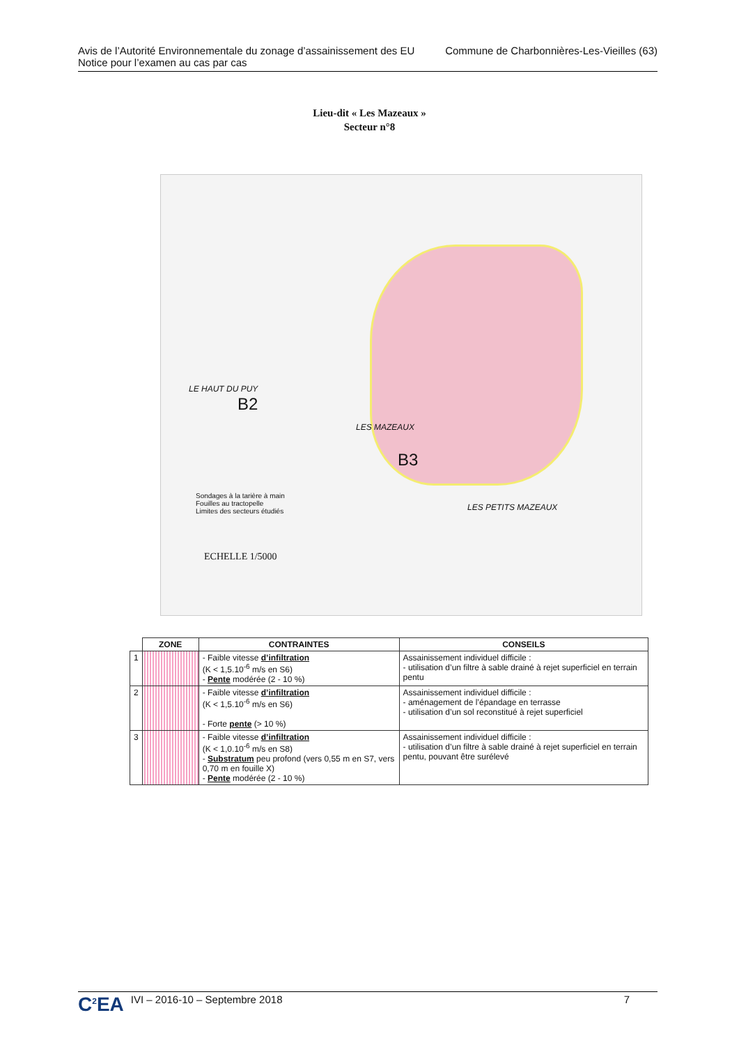Avis de l’Autorité Environnementale du zonage d’assainissement des EU
Notice pour l’examen au cas par cas
Commune de Charbonnières-Les-Vieilles (63)
Lieu-dit « Les Mazeaux »
Secteur n°8
LE HAUT DU PUY
B2
LES MAZEAUX
B3
LES PETITS MAZEAUX
Sondages à la tarière à main
Fouilles au tractopelle
Limites des secteurs étudiés
ECHELLE 1/5000
| | ZONE | CONTRAINTES | CONSEILS |
| --- | --- | --- | --- |
| 1 | | - Faible vitesse d’infiltration (K < 1,5.10<sup>-6</sup> m/s en S6) - Pente modérée (2 - 10 %) | Assainissement individuel difficile : - utilisation d’un filtre à sable drainé à rejet superficiel en terrain pentu |
| 2 | | - Faible vitesse d’infiltration (K < 1,5.10<sup>-6</sup> m/s en S6) - Forte pente (> 10 %) | Assainissement individuel difficile : - aménagement de l’épandage en terrasse - utilisation d’un sol reconstitué à rejet superficiel |
| 3 | | - Faible vitesse d’infiltration (K < 1,0.10<sup>-6</sup> m/s en S8) - Substratum peu profond (vers 0,55 m en S7, vers 0,70 m en fouille X) - Pente modérée (2 - 10 %) | Assainissement individuel difficile : - utilisation d’un filtre à sable drainé à rejet superficiel en terrain pentu, pouvant être surélevé |
C<sup>2</sup>EA IVI – 2016-10 – Septembre 2018
7